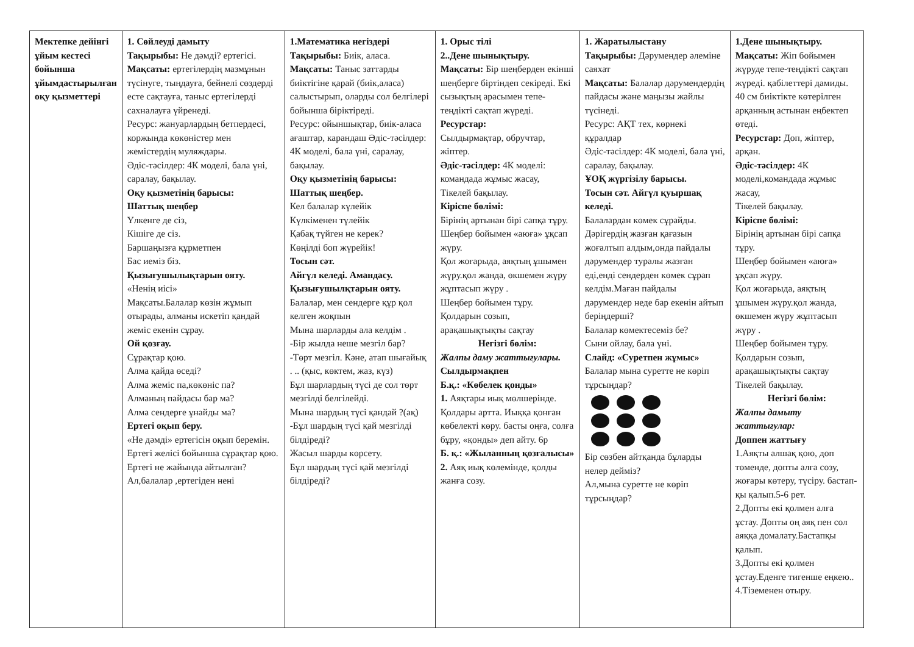| Мектепке дейінгі ұйым кестесі бойынша ұйымдастырылған оқу қызметтері | 1. Сөйлеуді дамыту Тақырыбы: Не дәмді? ертегісі. Мақсаты: ертегілердің мазмұнын түсінуге, тыңдауға, бейнелі сөздерді есте сақтауға, таныс ертегілерді сахналауға үйренеді. Ресурс: жануарлардың бетпердесі, коржында көкөністер мен жемістердің муляждары. Әдіс-тәсілдер: 4К моделі, бала үні, саралау, бақылау. Оқу қызметінің барысы: Шаттық шеңбер Үлкенге де сіз, Кішіге де сіз. Баршаңызға құрметпен Бас иеміз біз. Қызығушылықтарын ояту. «Ненің иісі» Мақсаты.Балалар көзін жұмып отырады, алманы искетіп қандай жеміс екенін сұрау. Ой қозғау. Сұрақтар қою. Алма қайда өседі? Алма жеміс па,көкөніс па? Алманың пайдасы бар ма? Алма сендерге ұнайды ма? Ертегі оқып беру. «Не дәмді» ертегісін оқып беремін. Ертегі желісі бойынша сұрақтар қою. Ертегі не жайында айтылған? Ал,балалар ,ертегіден нені | 1.Математика негіздері Тақырыбы: Биік, аласа. Мақсаты: Таныс заттарды биіктігіне қарай (биік,аласа) салыстырып, оларды сол белгілері бойынша біріктіреді. Ресурс: ойыншықтар, биік-аласа ағаштар, карандаш Әдіс-тәсілдер: 4К моделі, бала үні, саралау, бақылау. Оқу қызметінің барысы: Шаттық шеңбер. Кел балалар күлейік Күлкіменен түлейік Қабақ түйген не керек? Көңілді боп жүрейік! Тосын сәт. Айгүл келеді. Амандасу. Қызығушылқтарын ояту. Балалар, мен сендерге құр қол келген жоқпын Мына шарларды ала келдім . -Бір жылда неше мезгіл бар? -Төрт мезгіл. Кәне, атап шығайық . .. (қыс, көктем, жаз, күз) Бұл шарлардың түсі де сол төрт мезгілді белгілейді. Мына шардың түсі қандай ?(ақ) -Бұл шардың түсі қай мезгілді білдіреді? Жасыл шарды көрсету. Бұл шардың түсі қай мезгілді білдіреді? | 1. Орыс тілі 2..Дене шынықтыру. Мақсаты: Бір шеңберден екінші шеңберге біртіндеп секіреді. Екі сызықтың арасымен тепе-теңдікті сақтап жүреді. Ресурстар: Сылдырмақтар, обручтар, жіптер. Әдіс-тәсілдер: 4К моделі: командада жұмыс жасау, Тікелей бақылау. Кіріспе бөлімі: Бірінің артынан бірі сапқа тұру. Шеңбер бойымен «аюға» ұқсап жүру. Қол жоғарыда, аяқтың ұшымен жүру.қол жанда, өкшемен жүру жұптасып жүру . Шеңбер бойымен тұру. Қолдарын созып, арақашықтықты сақтау Негізгі бөлім: Жалпы даму жаттығулары. Сылдырмақпен Б.қ.: «Көбелек қонды» 1. Аяқтары иық мөлшерінде. Қолдары артта. Иыққа қонған көбелекті көру. басты оңға, солға бұру, «қонды» деп айту. 6р Б. қ.: «Жыланның қозғалысы» 2. Аяқ иық көлемінде, қолды жанға созу. | 1. Жаратылыстану Тақырыбы: Дәрумендер әлеміне саяхат Мақсаты: Балалар дәрумендердің пайдасы және маңызы жайлы түсінеді. Ресурс: АҚТ тех, көрнекі құралдар Әдіс-тәсілдер: 4К моделі, бала үні, саралау, бақылау. ҰОҚ жүргізілу барысы. Тосын сәт. Айгүл қуыршақ келеді. Балалардан көмек сұрайды. Дәрігердің жазған қағазын жоғалтып алдым,онда пайдалы дәрумендер туралы жазған еді,енді сендерден көмек сұрап келдім.Маған пайдалы дәрумендер неде бар екенін айтып беріңдерші? Балалар көмектесеміз бе? Сыни ойлау, бала үні. Слайд: «Суретпен жұмыс» Балалар мына суретте не көріп тұрсыңдар? Бір сөзбен айтқанда бұларды нелер дейміз? Ал,мына суретте не көріп тұрсыңдар? | 1.Дене шынықтыру. Мақсаты: Жіп бойымен жүруде тепе-теңдікті сақтап жүреді. қабілеттері дамиды. 40 см биіктікте көтерілген арқанның астынан еңбектеп өтеді. Ресурстар: Доп, жіптер, арқан. Әдіс-тәсілдер: 4К моделі,командада жұмыс жасау, Тікелей бақылау. Кіріспе бөлімі: Бірінің артынан бірі сапқа тұру. Шеңбер бойымен «аюға» ұқсап жүру. Қол жоғарыда, аяқтың ұшымен жүру.қол жанда, өкшемен жүру жұптасып жүру . Шеңбер бойымен тұру. Қолдарын созып, арақашықтықты сақтау Тікелей бақылау. Негізгі бөлім: Жалпы дамыту жаттығулар: Доппен жаттығу 1.Аяқты алшақ қою, доп төменде, допты алға созу, жоғары көтеру, түсіру. бастап-қы қалып.5-6 рет. 2.Допты екі қолмен алға ұстау. Допты оң аяқ пен сол аяққа домалату.Бастапқы қалып. 3.Допты екі қолмен ұстау.Еденге тигенше еңкею.. 4.Тіземенен отыру. |